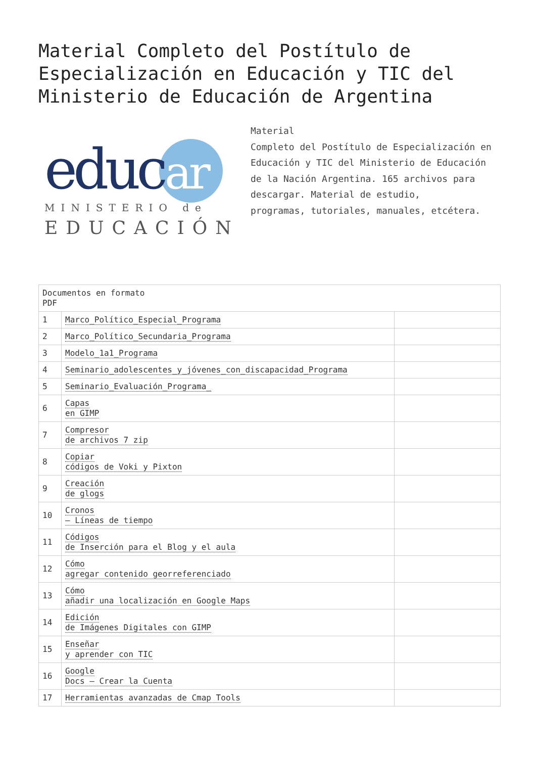Material Completo del Postítulo de Especialización en Educación y TIC del Ministerio de Educación de Argentina
educ
ar
MINISTERIO de
EDUCACIÓN
Material
Completo del Postítulo de Especialización en Educación y TIC del Ministerio de Educación de la Nación Argentina. 165 archivos para descargar. Material de estudio,
programas, tutoriales, manuales, etcétera.
| Documentos en formato PDF | | |
| 1 | Marco_Político_Especial_Programa | |
| 2 | Marco_Político_Secundaria_Programa | |
| 3 | Modelo_1a1_Programa | |
| 4 | Seminario_adolescentes_y_jóvenes_con_discapacidad_Programa | |
| 5 | Seminario_Evaluación_Programa_ | |
| 6 | Capas en GIMP | |
| 7 | Compresor de archivos 7 zip | |
| 8 | Copiar códigos de Voki y Pixton | |
| 9 | Creación de glogs | |
| 10 | Cronos – Líneas de tiempo | |
| 11 | Códigos de Inserción para el Blog y el aula | |
| 12 | Cómo agregar contenido georreferenciado | |
| 13 | Cómo añadir una localización en Google Maps | |
| 14 | Edición de Imágenes Digitales con GIMP | |
| 15 | Enseñar y aprender con TIC | |
| 16 | Google Docs – Crear la Cuenta | |
| 17 | Herramientas avanzadas de Cmap Tools | |